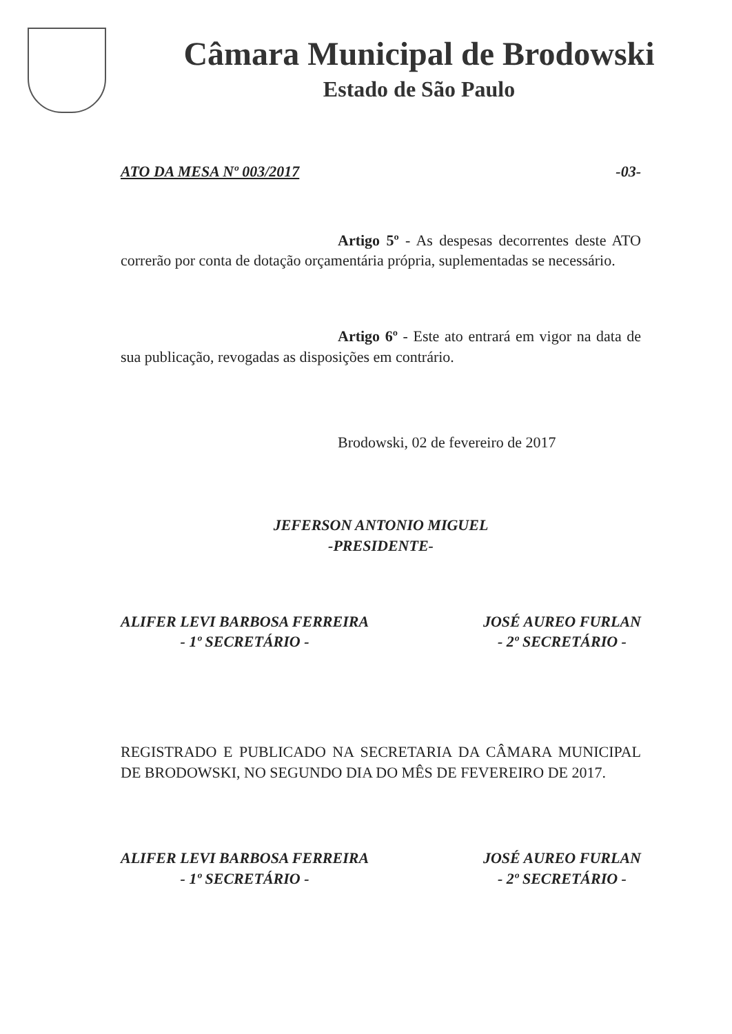Câmara Municipal de Brodowski
Estado de São Paulo
ATO DA MESA Nº 003/2017 -03-
Artigo 5º - As despesas decorrentes deste ATO correrão por conta de dotação orçamentária própria, suplementadas se necessário.
Artigo 6º - Este ato entrará em vigor na data de sua publicação, revogadas as disposições em contrário.
Brodowski, 02 de fevereiro de 2017
JEFERSON ANTONIO MIGUEL
-PRESIDENTE-
ALIFER LEVI BARBOSA FERREIRA
- 1º SECRETÁRIO -
JOSÉ AUREO FURLAN
- 2º SECRETÁRIO -
REGISTRADO E PUBLICADO NA SECRETARIA DA CÂMARA MUNICIPAL DE BRODOWSKI, NO SEGUNDO DIA DO MÊS DE FEVEREIRO DE 2017.
ALIFER LEVI BARBOSA FERREIRA
- 1º SECRETÁRIO -
JOSÉ AUREO FURLAN
- 2º SECRETÁRIO -